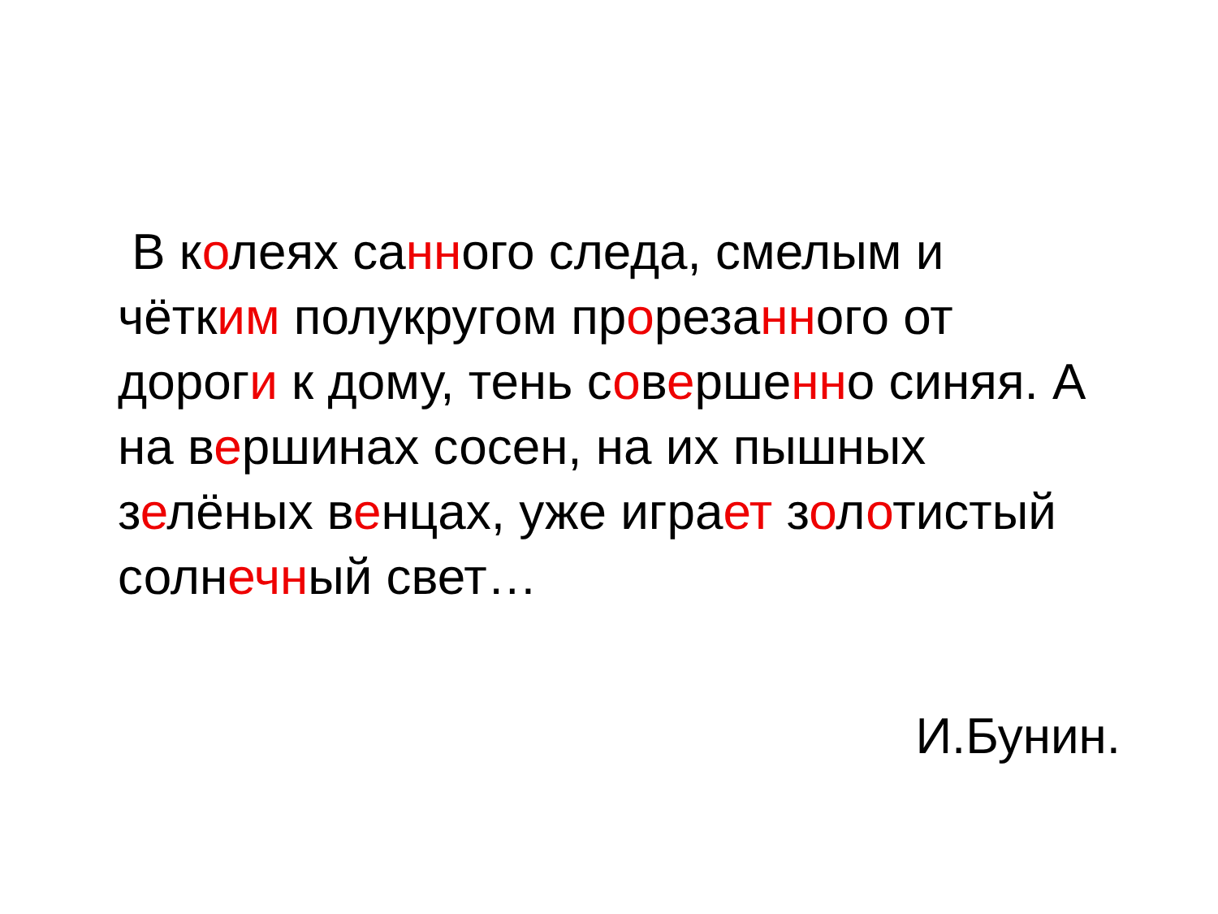В колеях санного следа, смелым и
чётким полукругом прорезанного от
дороги к дому, тень совершенно синяя. А
на вершинах сосен, на их пышных
зелёных венцах, уже играет золотистый
солнечный свет…
И.Бунин.